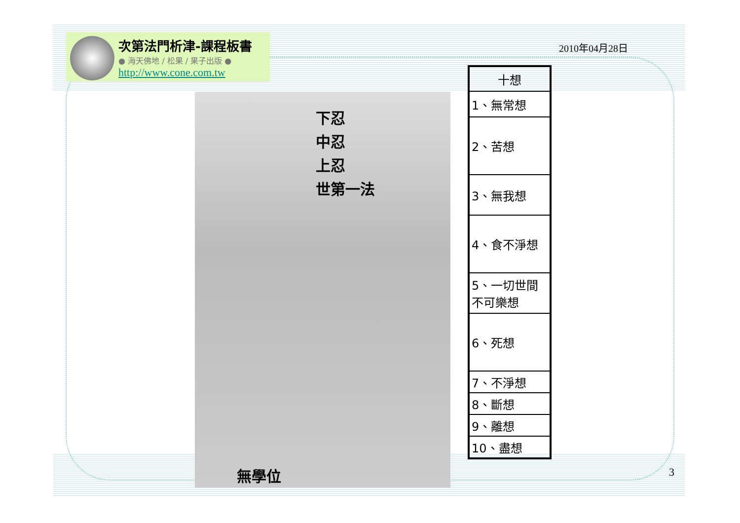次第法門析津-課程板書
● 海天佛地 / 松果 / 果子出版 ●
http://www.cone.com.tw
2010年04月28日
下忍
中忍
上忍
世第一法
無學位
| 十想 |
| --- |
| 1、無常想 |
| 2、苦想 |
| 3、無我想 |
| 4、食不淨想 |
| 5、一切世間 不可樂想 |
| 6、死想 |
| 7、不淨想 |
| 8、斷想 |
| 9、離想 |
| 10、盡想 |
3